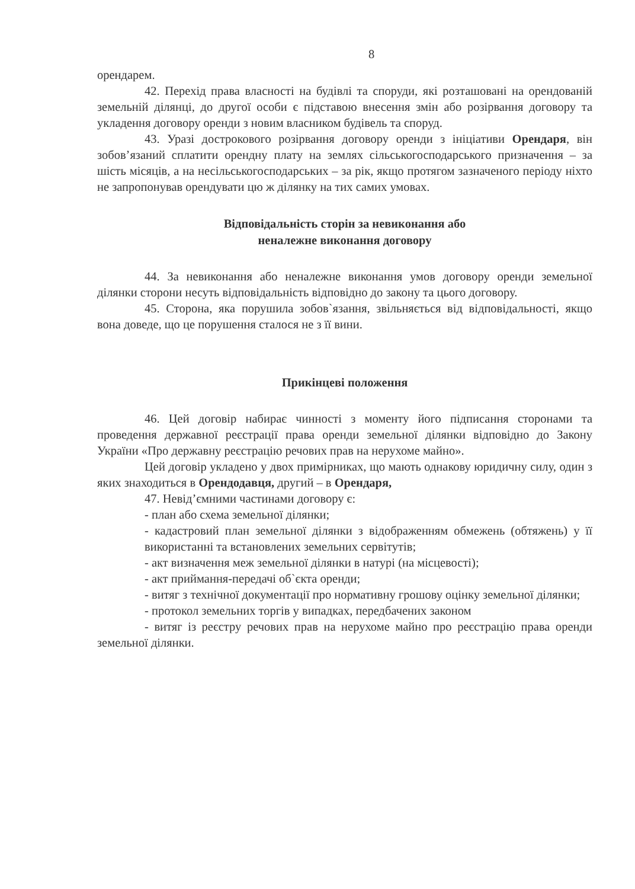8
орендарем.
42. Перехід права власності на будівлі та споруди, які розташовані на орендованій земельній ділянці, до другої особи є підставою внесення змін або розірвання договору та укладення договору оренди з новим власником будівель та споруд.
43. Уразі дострокового розірвання договору оренди з ініціативи Орендаря, він зобов’язаний сплатити орендну плату на землях сільськогосподарського призначення – за шість місяців, а на несільськогосподарських – за рік, якщо протягом зазначеного періоду ніхто не запропонував орендувати цю ж ділянку на тих самих умовах.
Відповідальність сторін за невиконання або
неналежне виконання договору
44. За невиконання або неналежне виконання умов договору оренди земельної ділянки сторони несуть відповідальність відповідно до закону та цього договору.
45. Сторона, яка порушила зобов`язання, звільняється від відповідальності, якщо вона доведе, що це порушення сталося не з її вини.
Прикінцеві положення
46. Цей договір набирає чинності з моменту його підписання сторонами та проведення державної реєстрації права оренди земельної ділянки відповідно до Закону України «Про державну реєстрацію речових прав на нерухоме майно».
Цей договір укладено у двох примірниках, що мають однакову юридичну силу, один з яких знаходиться в Орендодавця, другий – в Орендаря,
47. Невід’ємними частинами договору є:
- план або схема земельної ділянки;
- кадастровий план земельної ділянки з відображенням обмежень (обтяжень) у її використанні та встановлених земельних сервітутів;
- акт визначення меж земельної ділянки в натурі (на місцевості);
- акт приймання-передачі об`єкта оренди;
- витяг з технічної документації про нормативну грошову оцінку земельної ділянки;
- протокол земельних торгів у випадках, передбачених законом
- витяг із реєстру речових прав на нерухоме майно про реєстрацію права оренди земельної ділянки.